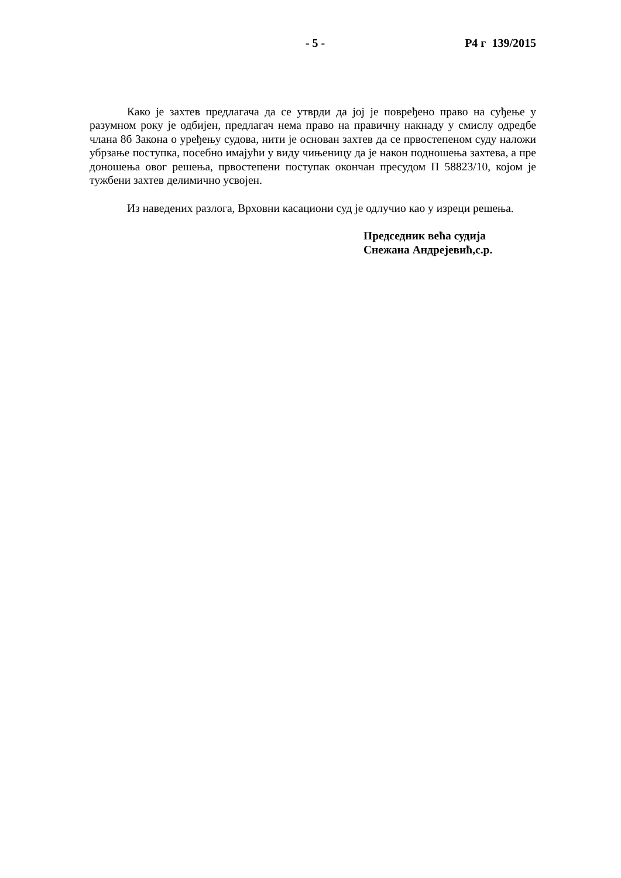- 5 - Р4 г 139/2015
Како је захтев предлагача да се утврди да јој је повређено право на суђење у разумном року је одбијен, предлагач нема право на правичну накнаду у смислу одредбе члана 8б Закона о уређењу судова, нити је основан захтев да се првостепеном суду наложи убрзање поступка, посебно имајући у виду чињеницу да је након подношења захтева, а пре доношења овог решења, првостепени поступак окончан пресудом П 58823/10, којом је тужбени захтев делимично усвојен.
Из наведених разлога, Врховни касациони суд је одлучио као у изреци решења.
Председник већа судија
Снежана Андрејевић,с.р.